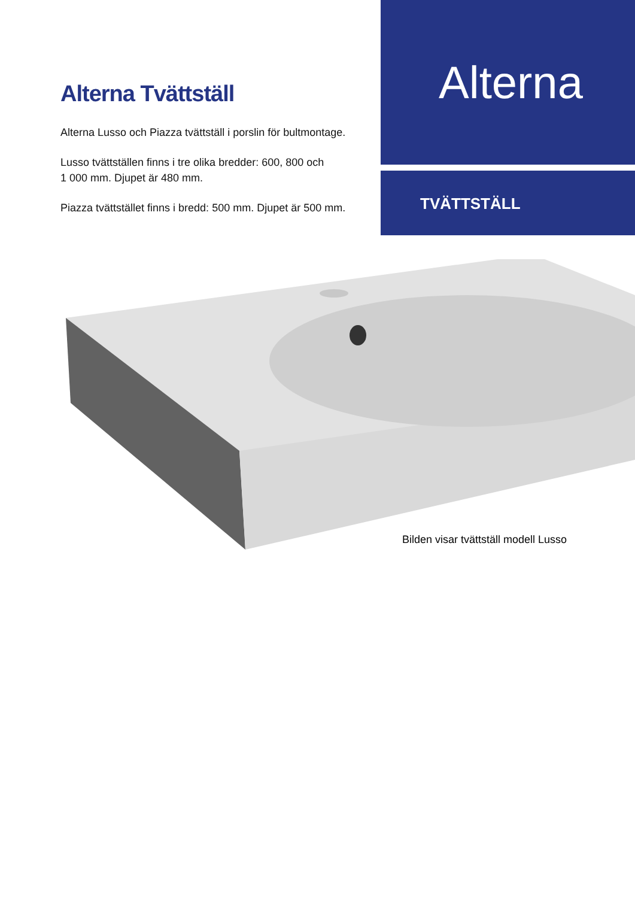Alterna Tvättställ
Alterna Lusso och Piazza tvättställ i porslin för bultmontage.
Lusso tvättställen finns i tre olika bredder: 600, 800 och
1 000 mm. Djupet är 480 mm.
Piazza tvättstället finns i bredd: 500 mm. Djupet är 500 mm.
Alterna
TVÄTTSTÄLL
Bilden visar tvättställ modell Lusso